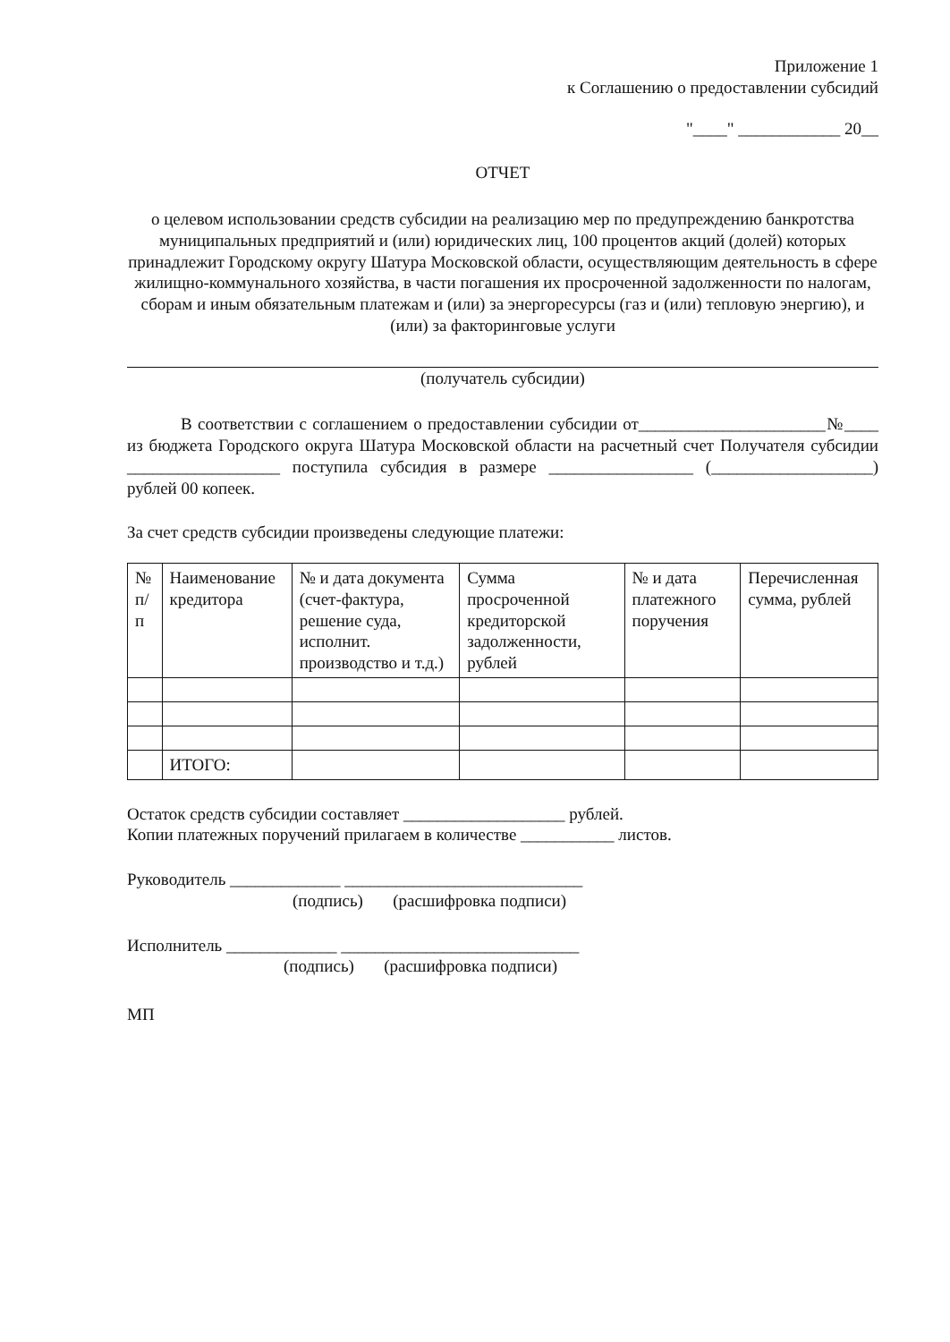Приложение 1
к Соглашению о предоставлении субсидий
"____" ____________ 20__
ОТЧЕТ
о целевом использовании средств субсидии на реализацию мер по предупреждению банкротства муниципальных предприятий и (или) юридических лиц, 100 процентов акций (долей) которых принадлежит Городскому округу Шатура Московской области, осуществляющим деятельность в сфере жилищно-коммунального хозяйства, в части погашения их просроченной задолженности по налогам, сборам и иным обязательным платежам и (или) за энергоресурсы (газ и (или) тепловую энергию), и (или) за факторинговые услуги
(получатель субсидии)
В соответствии с соглашением о предоставлении субсидии от______________________№____ из бюджета Городского округа Шатура Московской области на расчетный счет Получателя субсидии __________________ поступила субсидия в размере _________________ (___________________) рублей 00 копеек.
За счет средств субсидии произведены следующие платежи:
| № п/п | Наименование кредитора | № и дата документа (счет-фактура, решение суда, исполнит. производство и т.д.) | Сумма просроченной кредиторской задолженности, рублей | № и дата платежного поручения | Перечисленная сумма, рублей |
| --- | --- | --- | --- | --- | --- |
| | ИТОГО: | | | | |
Остаток средств субсидии составляет ___________________ рублей.
Копии платежных поручений прилагаем в количестве ___________ листов.
Руководитель _____________ ____________________________
(подпись) (расшифровка подписи)
Исполнитель _____________ ____________________________
(подпись) (расшифровка подписи)
МП